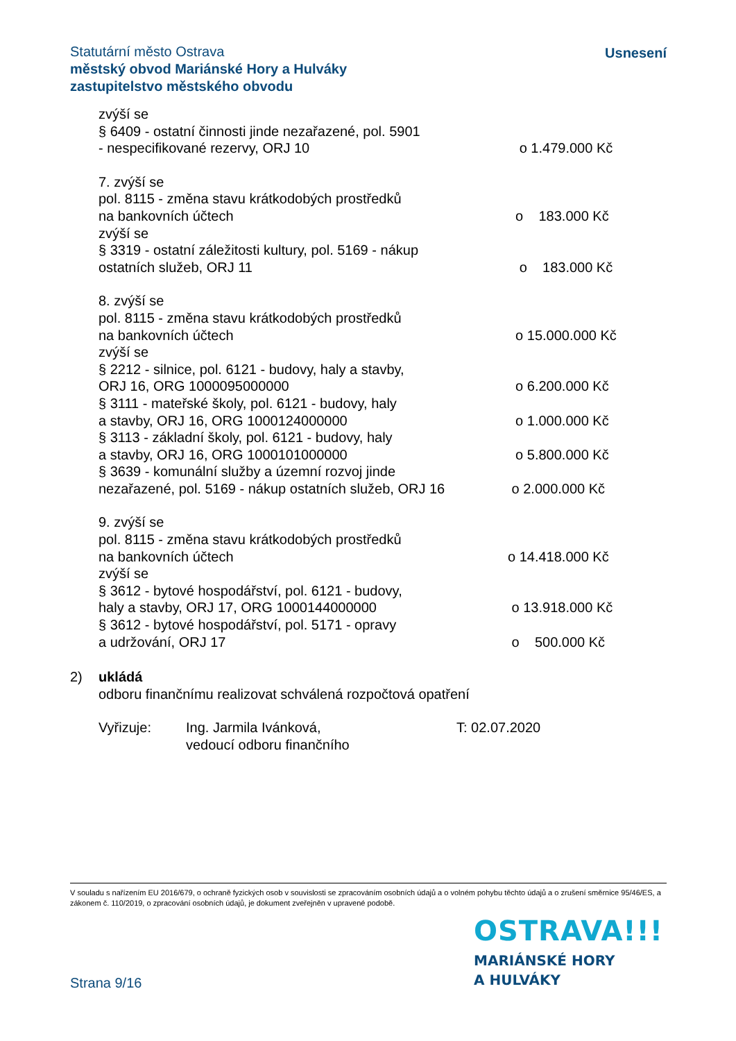Statutární město Ostrava
městský obvod Mariánské Hory a Hulváky
zastupitelstvo městského obvodu
Usnesení
zvýší se
§ 6409 - ostatní činnosti jinde nezařazené, pol. 5901
- nespecifikované rezervy, ORJ 10 o 1.479.000 Kč
7. zvýší se
pol. 8115 - změna stavu krátkodobých prostředků
na bankovních účtech o 183.000 Kč
zvýší se
§ 3319 - ostatní záležitosti kultury, pol. 5169 - nákup
ostatních služeb, ORJ 11 o 183.000 Kč
8. zvýší se
pol. 8115 - změna stavu krátkodobých prostředků
na bankovních účtech o 15.000.000 Kč
zvýší se
§ 2212 - silnice, pol. 6121 - budovy, haly a stavby,
ORJ 16, ORG 1000095000000 o 6.200.000 Kč
§ 3111 - mateřské školy, pol. 6121 - budovy, haly
a stavby, ORJ 16, ORG 1000124000000 o 1.000.000 Kč
§ 3113 - základní školy, pol. 6121 - budovy, haly
a stavby, ORJ 16, ORG 1000101000000 o 5.800.000 Kč
§ 3639 - komunální služby a územní rozvoj jinde
nezařazené, pol. 5169 - nákup ostatních služeb, ORJ 16
o 2.000.000 Kč
9. zvýší se
pol. 8115 - změna stavu krátkodobých prostředků
na bankovních účtech o 14.418.000 Kč
zvýší se
§ 3612 - bytové hospodářství, pol. 6121 - budovy,
haly a stavby, ORJ 17, ORG 1000144000000 o 13.918.000 Kč
§ 3612 - bytové hospodářství, pol. 5171 - opravy
a udržování, ORJ 17 o 500.000 Kč
2) ukládá
odboru finančnímu realizovat schválená rozpočtová opatření
Vyřizuje: Ing. Jarmila Ivánková,
vedoucí odboru finančního
T: 02.07.2020
V souladu s nařízením EU 2016/679, o ochraně fyzických osob v souvislosti se zpracováním osobních údajů a o volném pohybu těchto údajů a o zrušení směrnice 95/46/ES, a zákonem č. 110/2019, o zpracování osobních údajů, je dokument zveřejněn v upravené podobě.
OSTRAVA!!!
MARIÁNSKÉ HORY
A HULVÁKY
Strana 9/16